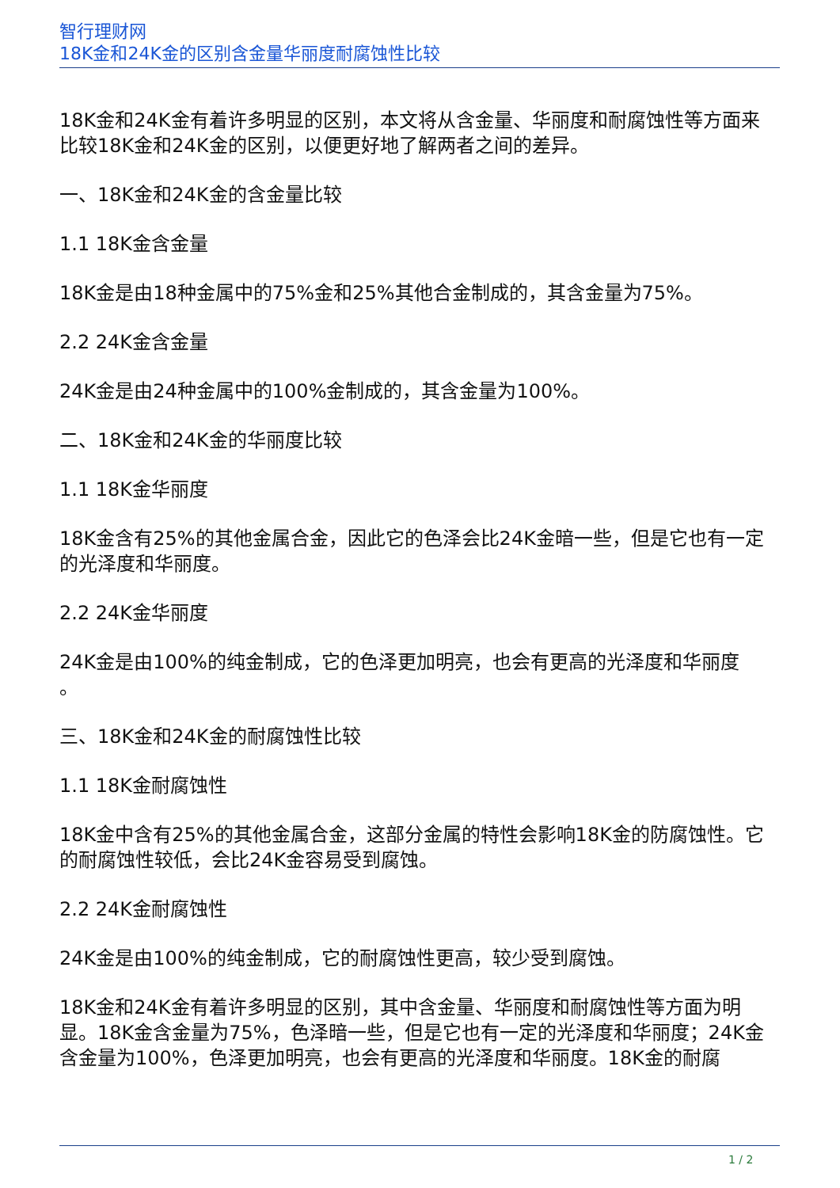智行理财网
18K金和24K金的区别含金量华丽度耐腐蚀性比较
18K金和24K金有着许多明显的区别，本文将从含金量、华丽度和耐腐蚀性等方面来比较18K金和24K金的区别，以便更好地了解两者之间的差异。
一、18K金和24K金的含金量比较
1.1 18K金含金量
18K金是由18种金属中的75%金和25%其他合金制成的，其含金量为75%。
2.2 24K金含金量
24K金是由24种金属中的100%金制成的，其含金量为100%。
二、18K金和24K金的华丽度比较
1.1 18K金华丽度
18K金含有25%的其他金属合金，因此它的色泽会比24K金暗一些，但是它也有一定的光泽度和华丽度。
2.2 24K金华丽度
24K金是由100%的纯金制成，它的色泽更加明亮，也会有更高的光泽度和华丽度
。
三、18K金和24K金的耐腐蚀性比较
1.1 18K金耐腐蚀性
18K金中含有25%的其他金属合金，这部分金属的特性会影响18K金的防腐蚀性。它的耐腐蚀性较低，会比24K金容易受到腐蚀。
2.2 24K金耐腐蚀性
24K金是由100%的纯金制成，它的耐腐蚀性更高，较少受到腐蚀。
18K金和24K金有着许多明显的区别，其中含金量、华丽度和耐腐蚀性等方面为明显。18K金含金量为75%，色泽暗一些，但是它也有一定的光泽度和华丽度；24K金含金量为100%，色泽更加明亮，也会有更高的光泽度和华丽度。18K金的耐腐
1 / 2